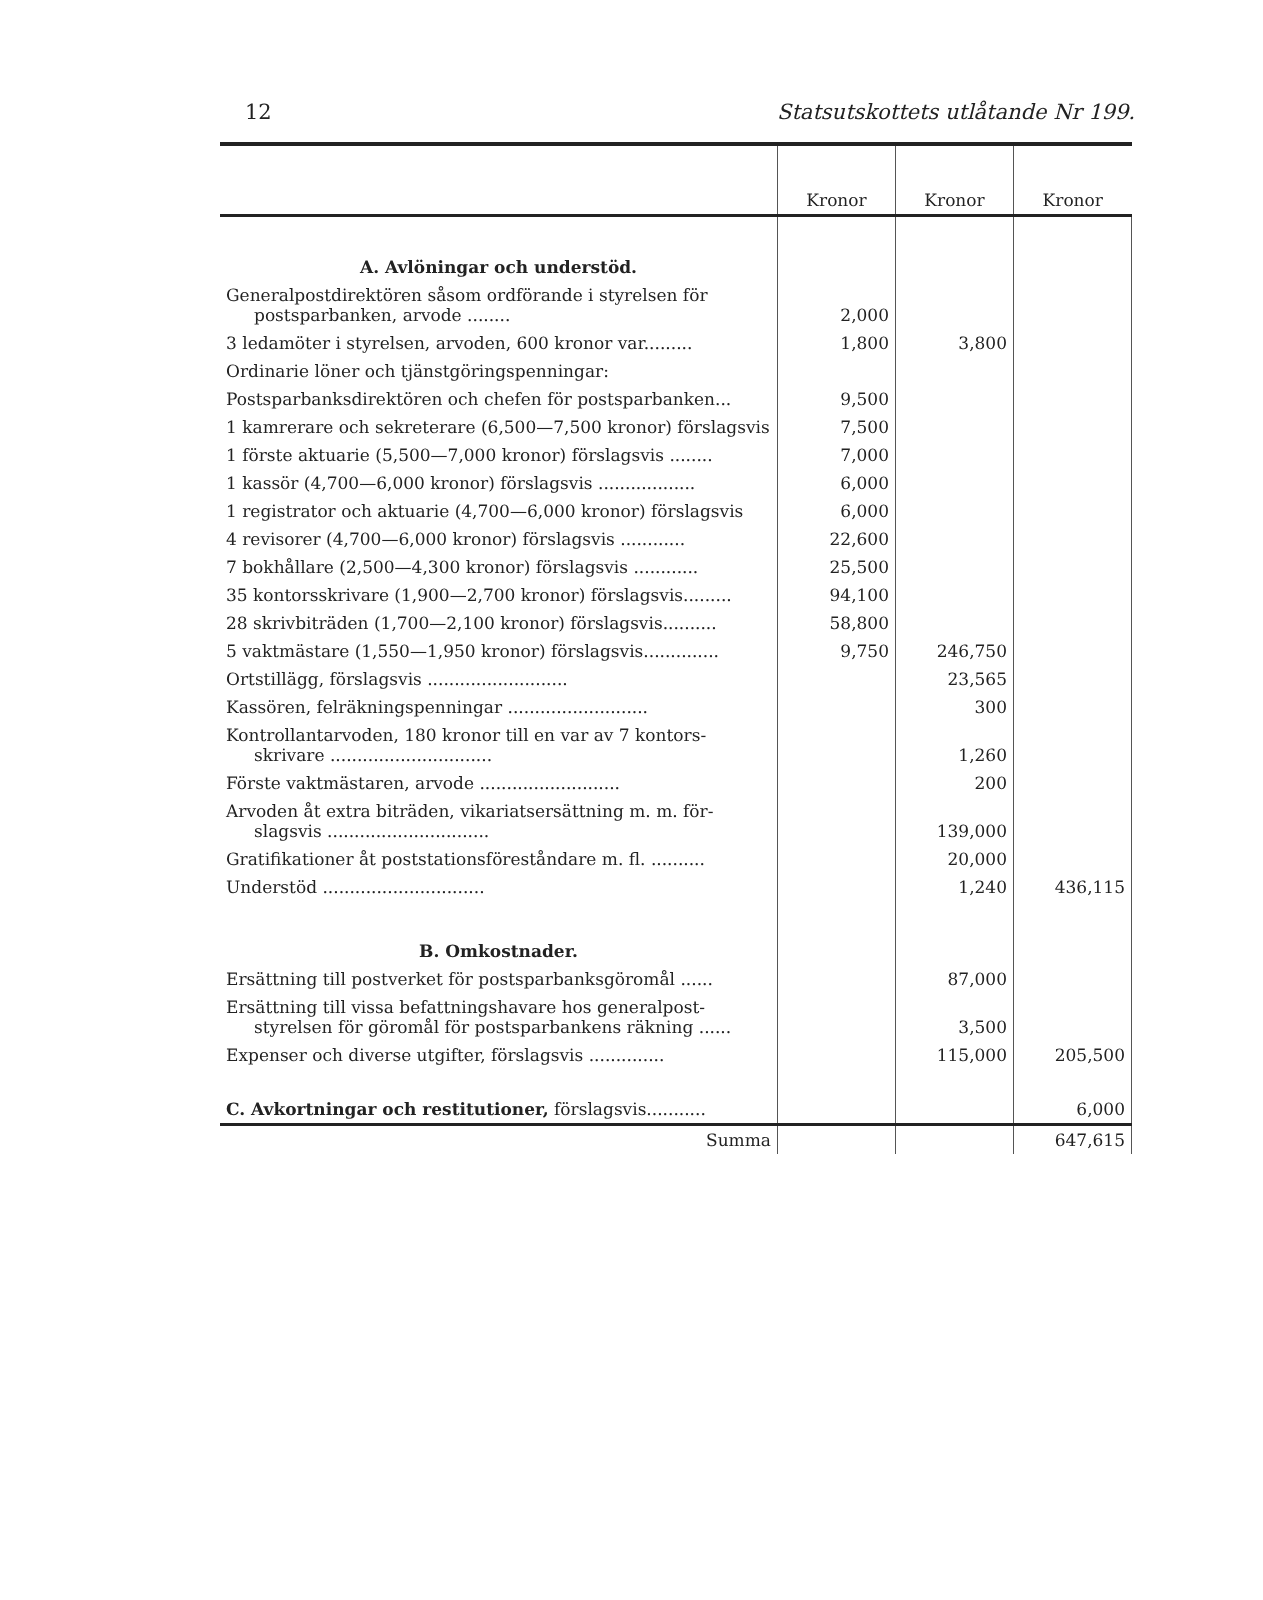12 Statsutskottets utlåtande Nr 199.
| | Kronor | Kronor | Kronor |
| --- | --- | --- | --- |
| A. Avlöningar och understöd. | | | |
| Generalpostdirektören såsom ordförande i styrelsen för postsparbanken, arvode ........ | 2,000 | | |
| 3 ledamöter i styrelsen, arvoden, 600 kronor var......... | 1,800 | 3,800 | |
| Ordinarie löner och tjänstgöringspenningar: | | | |
| Postsparbanksdirektören och chefen för postsparbanken... | 9,500 | | |
| 1 kamrerare och sekreterare (6,500—7,500 kronor) förslagsvis | 7,500 | | |
| 1 förste aktuarie (5,500—7,000 kronor) förslagsvis ........ | 7,000 | | |
| 1 kassör (4,700—6,000 kronor) förslagsvis .................. | 6,000 | | |
| 1 registrator och aktuarie (4,700—6,000 kronor) förslagsvis | 6,000 | | |
| 4 revisorer (4,700—6,000 kronor) förslagsvis ............ | 22,600 | | |
| 7 bokhållare (2,500—4,300 kronor) förslagsvis ............ | 25,500 | | |
| 35 kontorsskrivare (1,900—2,700 kronor) förslagsvis......... | 94,100 | | |
| 28 skrivbiträden (1,700—2,100 kronor) förslagsvis.......... | 58,800 | | |
| 5 vaktmästare (1,550—1,950 kronor) förslagsvis.............. | 9,750 | 246,750 | |
| Ortstillägg, förslagsvis .......................... | | 23,565 | |
| Kassören, felräkningspenningar .......................... | | 300 | |
| Kontrollantarvoden, 180 kronor till en var av 7 kontors- skrivare .............................. | | 1,260 | |
| Förste vaktmästaren, arvode .......................... | | 200 | |
| Arvoden åt extra biträden, vikariatsersättning m. m. för- slagsvis .............................. | | 139,000 | |
| Gratifikationer åt poststationsföreståndare m. fl. .......... | | 20,000 | |
| Understöd .............................. | | 1,240 | 436,115 |
| B. Omkostnader. | | | |
| Ersättning till postverket för postsparbanksgöromål ...... | | 87,000 | |
| Ersättning till vissa befattningshavare hos generalpost- styrelsen för göromål för postsparbankens räkning ...... | | 3,500 | |
| Expenser och diverse utgifter, förslagsvis .............. | | 115,000 | 205,500 |
| C. Avkortningar och restitutioner, förslagsvis........... | | | 6,000 |
| Summa | | | 647,615 |